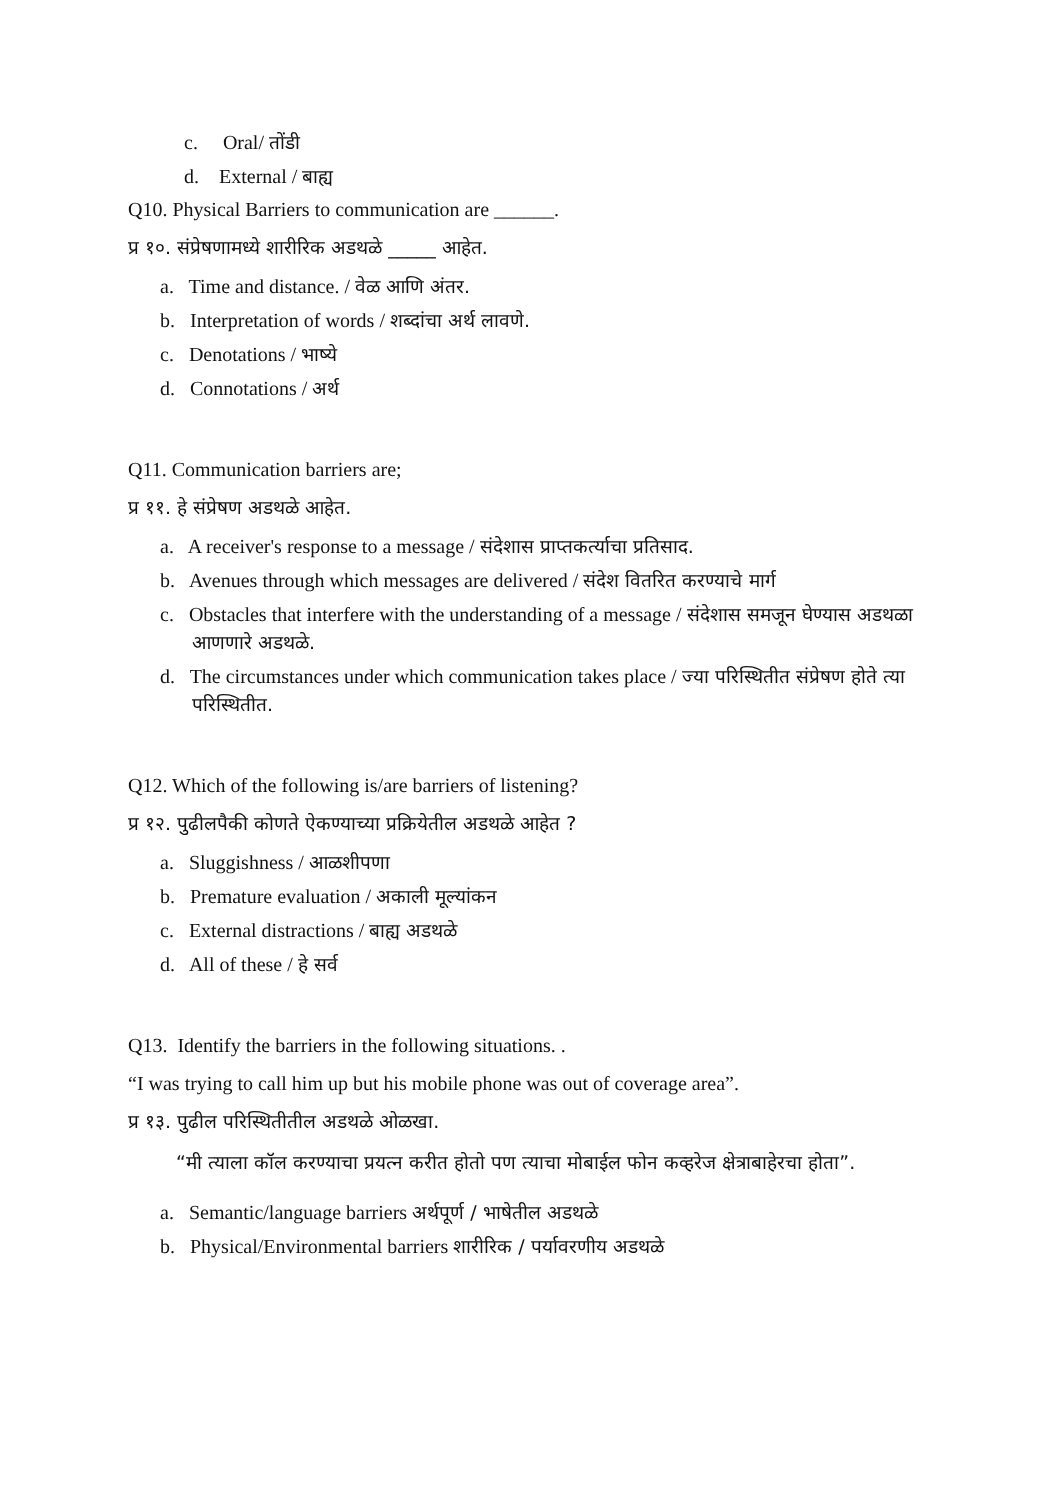c. Oral/ तोंडी
d. External / बाह्य
Q10. Physical Barriers to communication are ______.
प्र १०. संप्रेषणामध्ये शारीरिक अडथळे _____ आहेत.
a. Time and distance. / वेळ आणि अंतर.
b. Interpretation of words / शब्दांचा अर्थ लावणे.
c. Denotations / भाष्ये
d. Connotations / अर्थ
Q11. Communication barriers are;
प्र ११. हे संप्रेषण अडथळे आहेत.
a. A receiver's response to a message / संदेशास प्राप्तकर्त्याचा प्रतिसाद.
b. Avenues through which messages are delivered / संदेश वितरित करण्याचे मार्ग
c. Obstacles that interfere with the understanding of a message / संदेशास समजून घेण्यास अडथळा आणणारे अडथळे.
d. The circumstances under which communication takes place / ज्या परिस्थितीत संप्रेषण होते त्या परिस्थितीत.
Q12. Which of the following is/are barriers of listening?
प्र १२. पुढीलपैकी कोणते ऐकण्याच्या प्रक्रियेतील अडथळे आहेत ?
a. Sluggishness / आळशीपणा
b. Premature evaluation / अकाली मूल्यांकन
c. External distractions / बाह्य अडथळे
d. All of these / हे सर्व
Q13. Identify the barriers in the following situations. .
“I was trying to call him up but his mobile phone was out of coverage area”.
प्र १३. पुढील परिस्थितीतील अडथळे ओळखा.
“मी त्याला कॉल करण्याचा प्रयत्न करीत होतो पण त्याचा मोबाईल फोन कव्हरेज क्षेत्राबाहेरचा होता”.
a. Semantic/language barriers अर्थपूर्ण / भाषेतील अडथळे
b. Physical/Environmental barriers शारीरिक / पर्यावरणीय अडथळे